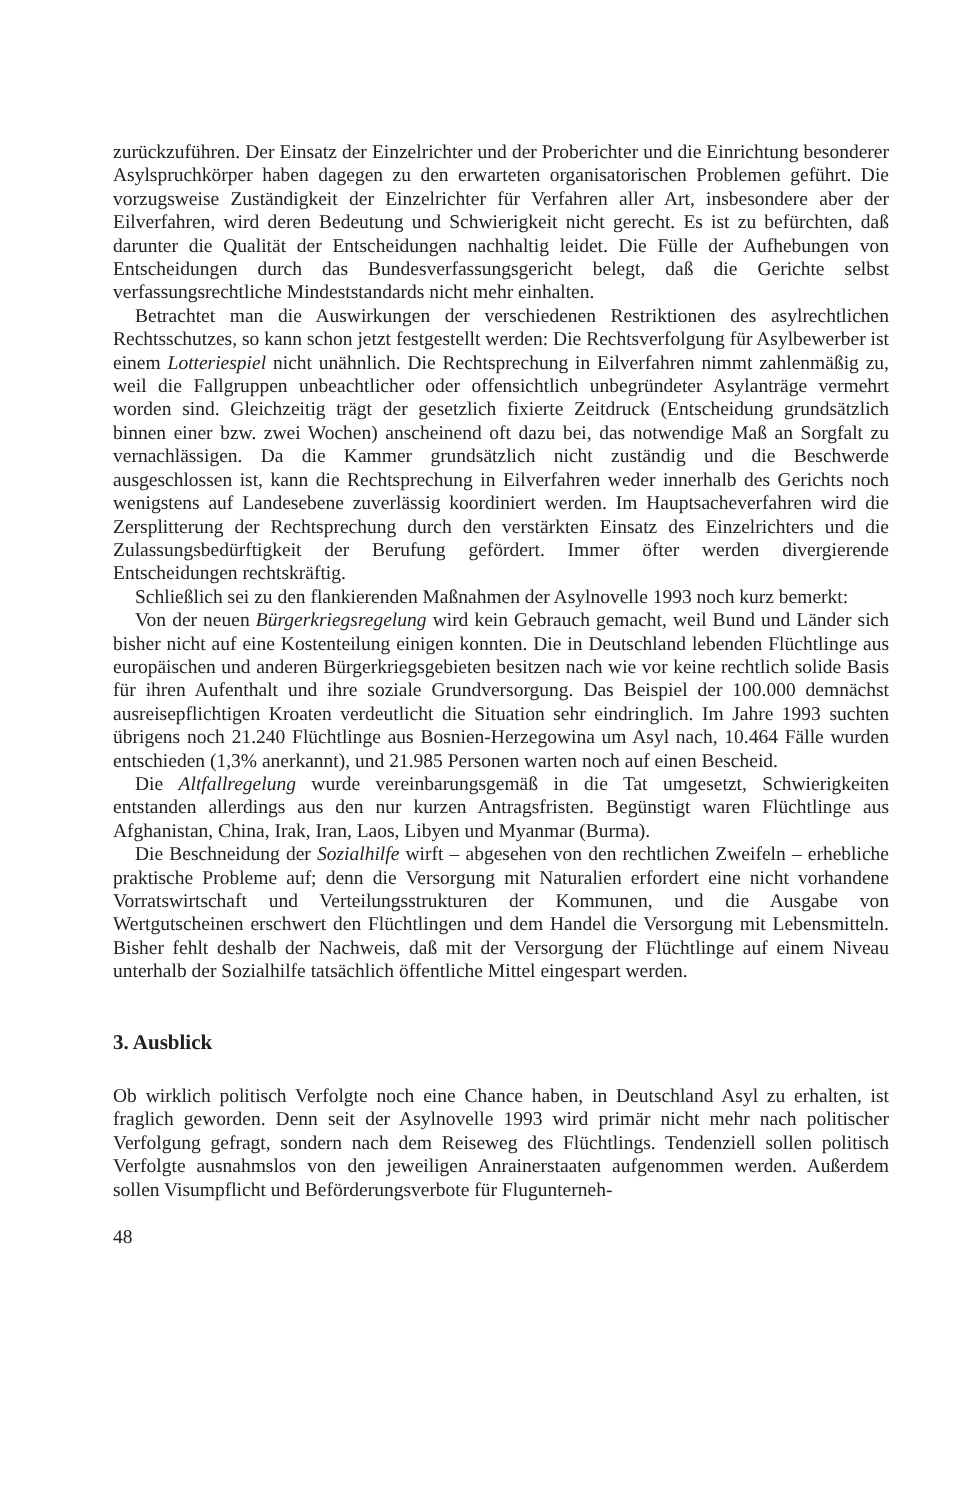zurückzuführen. Der Einsatz der Einzelrichter und der Proberichter und die Einrichtung besonderer Asylspruchkörper haben dagegen zu den erwarteten organisatorischen Problemen geführt. Die vorzugsweise Zuständigkeit der Einzelrichter für Verfahren aller Art, insbesondere aber der Eilverfahren, wird deren Bedeutung und Schwierigkeit nicht gerecht. Es ist zu befürchten, daß darunter die Qualität der Entscheidungen nachhaltig leidet. Die Fülle der Aufhebungen von Entscheidungen durch das Bundesverfassungsgericht belegt, daß die Gerichte selbst verfassungsrechtliche Mindeststandards nicht mehr einhalten.
Betrachtet man die Auswirkungen der verschiedenen Restriktionen des asylrechtlichen Rechtsschutzes, so kann schon jetzt festgestellt werden: Die Rechtsverfolgung für Asylbewerber ist einem Lotteriespiel nicht unähnlich. Die Rechtsprechung in Eilverfahren nimmt zahlenmäßig zu, weil die Fallgruppen unbeachtlicher oder offensichtlich unbegründeter Asylanträge vermehrt worden sind. Gleichzeitig trägt der gesetzlich fixierte Zeitdruck (Entscheidung grundsätzlich binnen einer bzw. zwei Wochen) anscheinend oft dazu bei, das notwendige Maß an Sorgfalt zu vernachlässigen. Da die Kammer grundsätzlich nicht zuständig und die Beschwerde ausgeschlossen ist, kann die Rechtsprechung in Eilverfahren weder innerhalb des Gerichts noch wenigstens auf Landesebene zuverlässig koordiniert werden. Im Hauptsacheverfahren wird die Zersplitterung der Rechtsprechung durch den verstärkten Einsatz des Einzelrichters und die Zulassungsbedürftigkeit der Berufung gefördert. Immer öfter werden divergierende Entscheidungen rechtskräftig.
Schließlich sei zu den flankierenden Maßnahmen der Asylnovelle 1993 noch kurz bemerkt:
Von der neuen Bürgerkriegsregelung wird kein Gebrauch gemacht, weil Bund und Länder sich bisher nicht auf eine Kostenteilung einigen konnten. Die in Deutschland lebenden Flüchtlinge aus europäischen und anderen Bürgerkriegsgebieten besitzen nach wie vor keine rechtlich solide Basis für ihren Aufenthalt und ihre soziale Grundversorgung. Das Beispiel der 100.000 demnächst ausreisepflichtigen Kroaten verdeutlicht die Situation sehr eindringlich. Im Jahre 1993 suchten übrigens noch 21.240 Flüchtlinge aus Bosnien-Herzegowina um Asyl nach, 10.464 Fälle wurden entschieden (1,3% anerkannt), und 21.985 Personen warten noch auf einen Bescheid.
Die Altfallregelung wurde vereinbarungsgemäß in die Tat umgesetzt, Schwierigkeiten entstanden allerdings aus den nur kurzen Antragsfristen. Begünstigt waren Flüchtlinge aus Afghanistan, China, Irak, Iran, Laos, Libyen und Myanmar (Burma).
Die Beschneidung der Sozialhilfe wirft – abgesehen von den rechtlichen Zweifeln – erhebliche praktische Probleme auf; denn die Versorgung mit Naturalien erfordert eine nicht vorhandene Vorratswirtschaft und Verteilungsstrukturen der Kommunen, und die Ausgabe von Wertgutscheinen erschwert den Flüchtlingen und dem Handel die Versorgung mit Lebensmitteln. Bisher fehlt deshalb der Nachweis, daß mit der Versorgung der Flüchtlinge auf einem Niveau unterhalb der Sozialhilfe tatsächlich öffentliche Mittel eingespart werden.
3. Ausblick
Ob wirklich politisch Verfolgte noch eine Chance haben, in Deutschland Asyl zu erhalten, ist fraglich geworden. Denn seit der Asylnovelle 1993 wird primär nicht mehr nach politischer Verfolgung gefragt, sondern nach dem Reiseweg des Flüchtlings. Tendenziell sollen politisch Verfolgte ausnahmslos von den jeweiligen Anrainerstaaten aufgenommen werden. Außerdem sollen Visumpflicht und Beförderungsverbote für Flugunterneh-
48